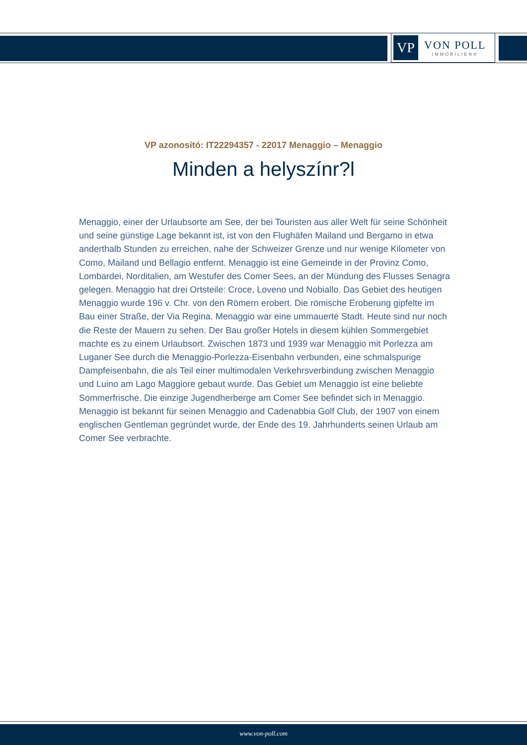VP
VON POLL
IMMOBILIEN®
VP azonosító: IT22294357 - 22017 Menaggio – Menaggio
Minden a helyszínr?l
Menaggio, einer der Urlaubsorte am See, der bei Touristen aus aller Welt für seine Schönheit und seine günstige Lage bekannt ist, ist von den Flughäfen Mailand und Bergamo in etwa anderthalb Stunden zu erreichen, nahe der Schweizer Grenze und nur wenige Kilometer von Como, Mailand und Bellagio entfernt. Menaggio ist eine Gemeinde in der Provinz Como, Lombardei, Norditalien, am Westufer des Comer Sees, an der Mündung des Flusses Senagra gelegen. Menaggio hat drei Ortsteile: Croce, Loveno und Nobiallo. Das Gebiet des heutigen Menaggio wurde 196 v. Chr. von den Römern erobert. Die römische Eroberung gipfelte im Bau einer Straße, der Via Regina. Menaggio war eine ummauerte Stadt. Heute sind nur noch die Reste der Mauern zu sehen. Der Bau großer Hotels in diesem kühlen Sommergebiet machte es zu einem Urlaubsort. Zwischen 1873 und 1939 war Menaggio mit Porlezza am Luganer See durch die Menaggio-Porlezza-Eisenbahn verbunden, eine schmalspurige Dampfeisenbahn, die als Teil einer multimodalen Verkehrsverbindung zwischen Menaggio und Luino am Lago Maggiore gebaut wurde. Das Gebiet um Menaggio ist eine beliebte Sommerfrische. Die einzige Jugendherberge am Comer See befindet sich in Menaggio. Menaggio ist bekannt für seinen Menaggio and Cadenabbia Golf Club, der 1907 von einem englischen Gentleman gegründet wurde, der Ende des 19. Jahrhunderts seinen Urlaub am Comer See verbrachte.
www.von-poll.com